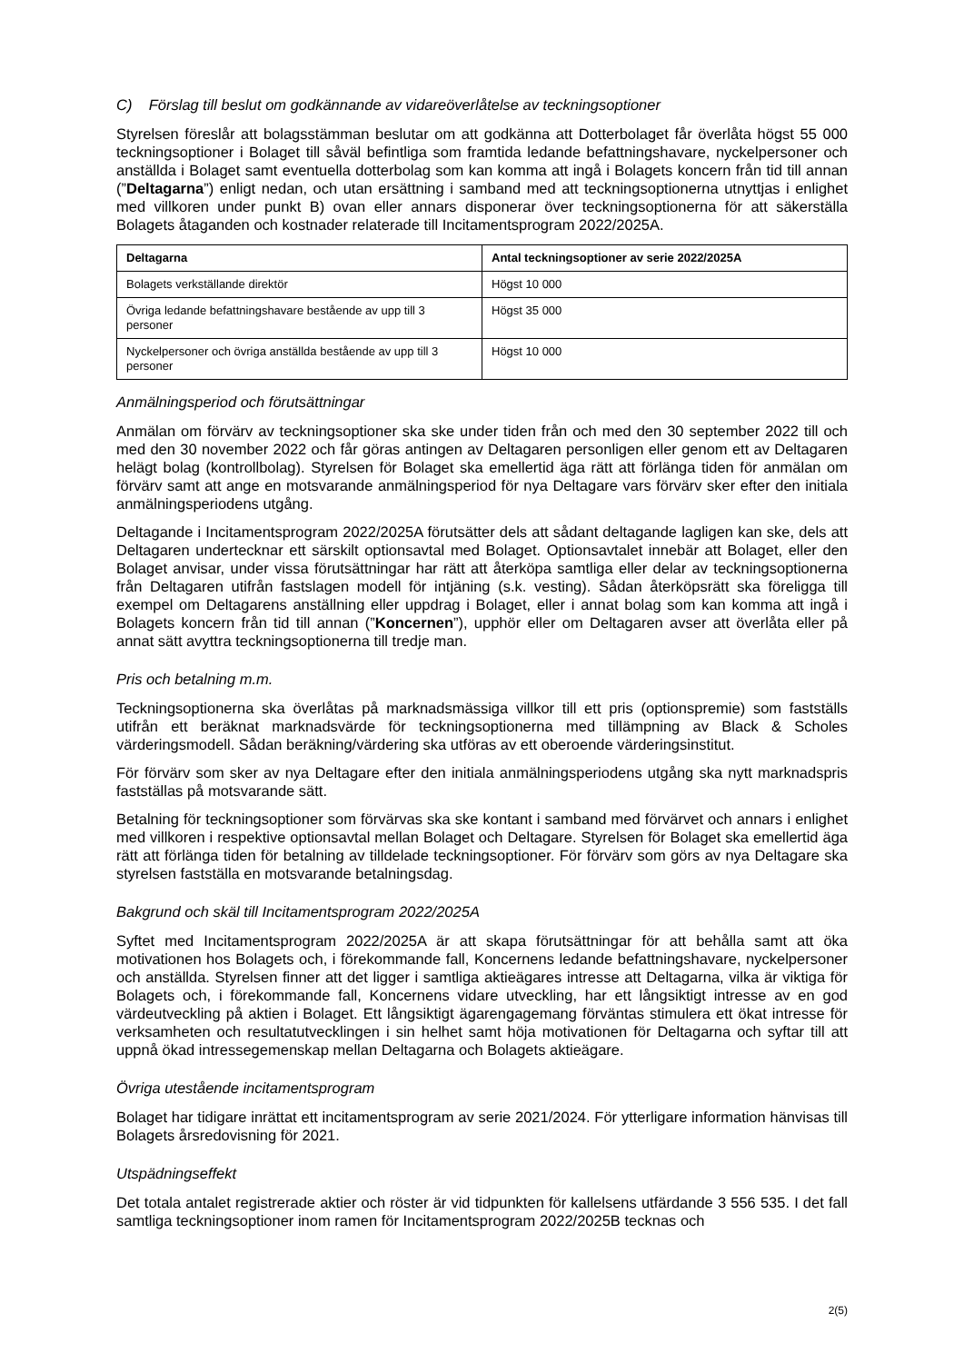C) Förslag till beslut om godkännande av vidareöverlåtelse av teckningsoptioner
Styrelsen föreslår att bolagsstämman beslutar om att godkänna att Dotterbolaget får överlåta högst 55 000 teckningsoptioner i Bolaget till såväl befintliga som framtida ledande befattningshavare, nyckelpersoner och anställda i Bolaget samt eventuella dotterbolag som kan komma att ingå i Bolagets koncern från tid till annan (”Deltagarna”) enligt nedan, och utan ersättning i samband med att teckningsoptionerna utnyttjas i enlighet med villkoren under punkt B) ovan eller annars disponerar över teckningsoptionerna för att säkerställa Bolagets åtaganden och kostnader relaterade till Incitamentsprogram 2022/2025A.
| Deltagarna | Antal teckningsoptioner av serie 2022/2025A |
| --- | --- |
| Bolagets verkställande direktör | Högst 10 000 |
| Övriga ledande befattningshavare bestående av upp till 3 personer | Högst 35 000 |
| Nyckelpersoner och övriga anställda bestående av upp till 3 personer | Högst 10 000 |
Anmälningsperiod och förutsättningar
Anmälan om förvärv av teckningsoptioner ska ske under tiden från och med den 30 september 2022 till och med den 30 november 2022 och får göras antingen av Deltagaren personligen eller genom ett av Deltagaren helägt bolag (kontrollbolag). Styrelsen för Bolaget ska emellertid äga rätt att förlänga tiden för anmälan om förvärv samt att ange en motsvarande anmälningsperiod för nya Deltagare vars förvärv sker efter den initiala anmälningsperiodens utgång.
Deltagande i Incitamentsprogram 2022/2025A förutsätter dels att sådant deltagande lagligen kan ske, dels att Deltagaren undertecknar ett särskilt optionsavtal med Bolaget. Optionsavtalet innebär att Bolaget, eller den Bolaget anvisar, under vissa förutsättningar har rätt att återköpa samtliga eller delar av teckningsoptionerna från Deltagaren utifrån fastslagen modell för intjäning (s.k. vesting). Sådan återköpsrätt ska föreligga till exempel om Deltagarens anställning eller uppdrag i Bolaget, eller i annat bolag som kan komma att ingå i Bolagets koncern från tid till annan (”Koncernen”), upphör eller om Deltagaren avser att överlåta eller på annat sätt avyttra teckningsoptionerna till tredje man.
Pris och betalning m.m.
Teckningsoptionerna ska överlåtas på marknadsmässiga villkor till ett pris (optionspremie) som fastställs utifrån ett beräknat marknadsvärde för teckningsoptionerna med tillämpning av Black & Scholes värderingsmodell. Sådan beräkning/värdering ska utföras av ett oberoende värderingsinstitut.
För förvärv som sker av nya Deltagare efter den initiala anmälningsperiodens utgång ska nytt marknadspris fastställas på motsvarande sätt.
Betalning för teckningsoptioner som förvärvas ska ske kontant i samband med förvärvet och annars i enlighet med villkoren i respektive optionsavtal mellan Bolaget och Deltagare. Styrelsen för Bolaget ska emellertid äga rätt att förlänga tiden för betalning av tilldelade teckningsoptioner. För förvärv som görs av nya Deltagare ska styrelsen fastställa en motsvarande betalningsdag.
Bakgrund och skäl till Incitamentsprogram 2022/2025A
Syftet med Incitamentsprogram 2022/2025A är att skapa förutsättningar för att behålla samt att öka motivationen hos Bolagets och, i förekommande fall, Koncernens ledande befattningshavare, nyckelpersoner och anställda. Styrelsen finner att det ligger i samtliga aktieägares intresse att Deltagarna, vilka är viktiga för Bolagets och, i förekommande fall, Koncernens vidare utveckling, har ett långsiktigt intresse av en god värdeutveckling på aktien i Bolaget. Ett långsiktigt ägarengagemang förväntas stimulera ett ökat intresse för verksamheten och resultatutvecklingen i sin helhet samt höja motivationen för Deltagarna och syftar till att uppnå ökad intressegemenskap mellan Deltagarna och Bolagets aktieägare.
Övriga utestående incitamentsprogram
Bolaget har tidigare inrättat ett incitamentsprogram av serie 2021/2024. För ytterligare information hänvisas till Bolagets årsredovisning för 2021.
Utspädningseffekt
Det totala antalet registrerade aktier och röster är vid tidpunkten för kallelsens utfärdande 3 556 535. I det fall samtliga teckningsoptioner inom ramen för Incitamentsprogram 2022/2025B tecknas och
2(5)